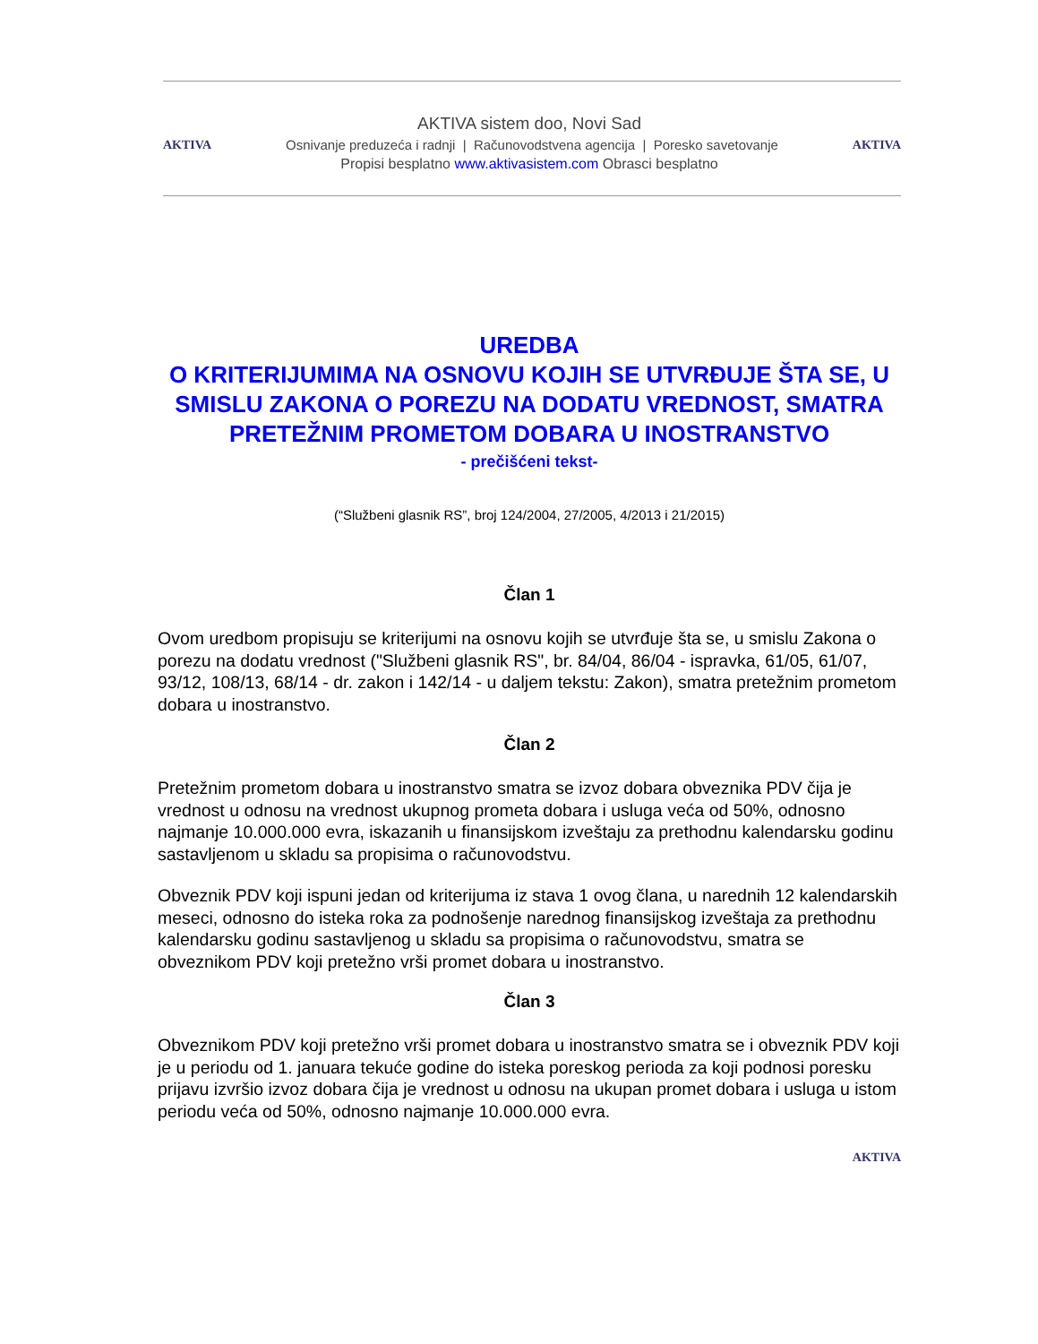AKTIVA sistem doo, Novi Sad
AKTIVA Osnivanje preduzeća i radnji | Računovodstvena agencija | Poresko savetovanje AKTIVA
Propisi besplatno www.aktivasistem.com Obrasci besplatno
UREDBA
O KRITERIJUMIMA NA OSNOVU KOJIH SE UTVRĐUJE ŠTA SE, U SMISLU ZAKONA O POREZU NA DODATU VREDNOST, SMATRA PRETEŽNIM PROMETOM DOBARA U INOSTRANSTVO
- prečišćeni tekst-
(“Službeni glasnik RS”, broj 124/2004, 27/2005, 4/2013 i 21/2015)
Član 1
Ovom uredbom propisuju se kriterijumi na osnovu kojih se utvrđuje šta se, u smislu Zakona o porezu na dodatu vrednost ("Službeni glasnik RS", br. 84/04, 86/04 - ispravka, 61/05, 61/07, 93/12, 108/13, 68/14 - dr. zakon i 142/14 - u daljem tekstu: Zakon), smatra pretežnim prometom dobara u inostranstvo.
Član 2
Pretežnim prometom dobara u inostranstvo smatra se izvoz dobara obveznika PDV čija je vrednost u odnosu na vrednost ukupnog prometa dobara i usluga veća od 50%, odnosno najmanje 10.000.000 evra, iskazanih u finansijskom izveštaju za prethodnu kalendarsku godinu sastavljenom u skladu sa propisima o računovodstvu.
Obveznik PDV koji ispuni jedan od kriterijuma iz stava 1 ovog člana, u narednih 12 kalendarskih meseci, odnosno do isteka roka za podnošenje narednog finansijskog izveštaja za prethodnu kalendarsku godinu sastavljenog u skladu sa propisima o računovodstvu, smatra se obveznikom PDV koji pretežno vrši promet dobara u inostranstvo.
Član 3
Obveznikom PDV koji pretežno vrši promet dobara u inostranstvo smatra se i obveznik PDV koji je u periodu od 1. januara tekuće godine do isteka poreskog perioda za koji podnosi poresku prijavu izvršio izvoz dobara čija je vrednost u odnosu na ukupan promet dobara i usluga u istom periodu veća od 50%, odnosno najmanje 10.000.000 evra.
AKTIVA